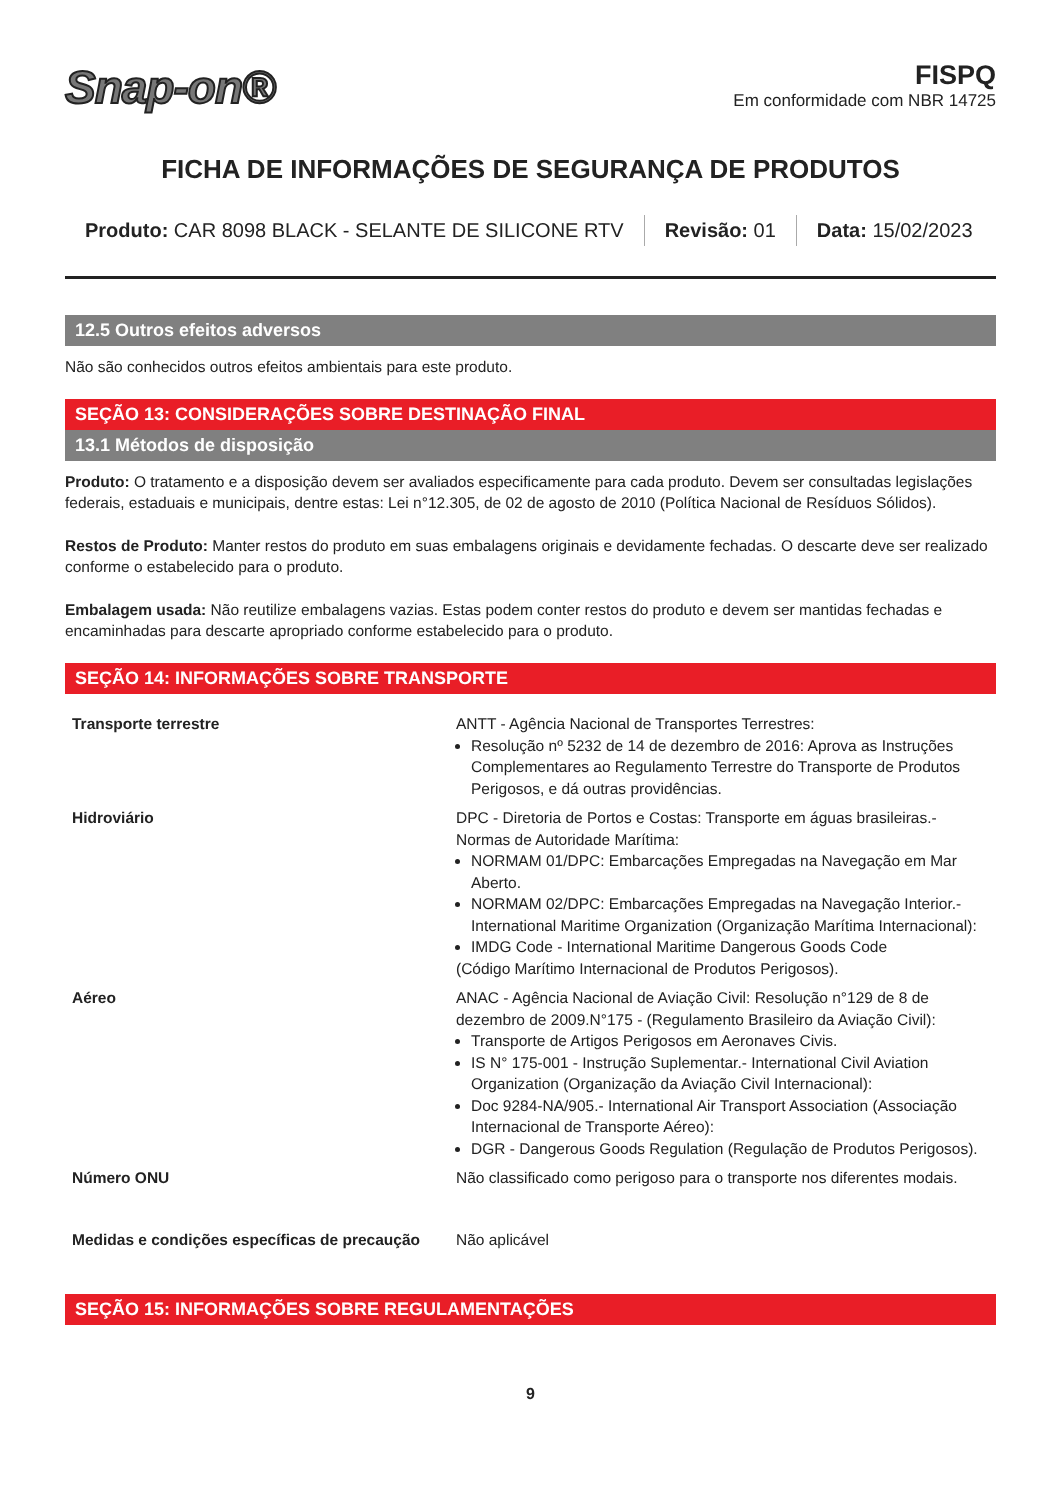Snap-on®
FISPQ
Em conformidade com NBR 14725
FICHA DE INFORMAÇÕES DE SEGURANÇA DE PRODUTOS
Produto: CAR 8098 BLACK - SELANTE DE SILICONE RTV
Revisão: 01 Data: 15/02/2023
12.5 Outros efeitos adversos
Não são conhecidos outros efeitos ambientais para este produto.
SEÇÃO 13: CONSIDERAÇÕES SOBRE DESTINAÇÃO FINAL
13.1 Métodos de disposição
Produto: O tratamento e a disposição devem ser avaliados especificamente para cada produto. Devem ser consultadas legislações federais, estaduais e municipais, dentre estas: Lei n°12.305, de 02 de agosto de 2010 (Política Nacional de Resíduos Sólidos).
Restos de Produto: Manter restos do produto em suas embalagens originais e devidamente fechadas. O descarte deve ser realizado conforme o estabelecido para o produto.
Embalagem usada: Não reutilize embalagens vazias. Estas podem conter restos do produto e devem ser mantidas fechadas e encaminhadas para descarte apropriado conforme estabelecido para o produto.
SEÇÃO 14: INFORMAÇÕES SOBRE TRANSPORTE
| Transporte terrestre | ANTT - Agência Nacional de Transportes Terrestres: Resolução nº 5232 de 14 de dezembro de 2016: Aprova as Instruções Complementares ao Regulamento Terrestre do Transporte de Produtos Perigosos, e dá outras providências. |
| Hidroviário | DPC - Diretoria de Portos e Costas: Transporte em águas brasileiras.- Normas de Autoridade Marítima: NORMAM 01/DPC: Embarcações Empregadas na Navegação em Mar Aberto. NORMAM 02/DPC: Embarcações Empregadas na Navegação Interior.- International Maritime Organization (Organização Marítima Internacional): IMDG Code - International Maritime Dangerous Goods Code (Código Marítimo Internacional de Produtos Perigosos). |
| Aéreo | ANAC - Agência Nacional de Aviação Civil: Resolução n°129 de 8 de dezembro de 2009.N°175 - (Regulamento Brasileiro da Aviação Civil): Transporte de Artigos Perigosos em Aeronaves Civis. IS N° 175-001 - Instrução Suplementar.- International Civil Aviation Organization (Organização da Aviação Civil Internacional): Doc 9284-NA/905.- International Air Transport Association (Associação Internacional de Transporte Aéreo): DGR - Dangerous Goods Regulation (Regulação de Produtos Perigosos). |
| Número ONU | Não classificado como perigoso para o transporte nos diferentes modais. |
| Medidas e condições específicas de precaução | Não aplicável |
SEÇÃO 15: INFORMAÇÕES SOBRE REGULAMENTAÇÕES
9